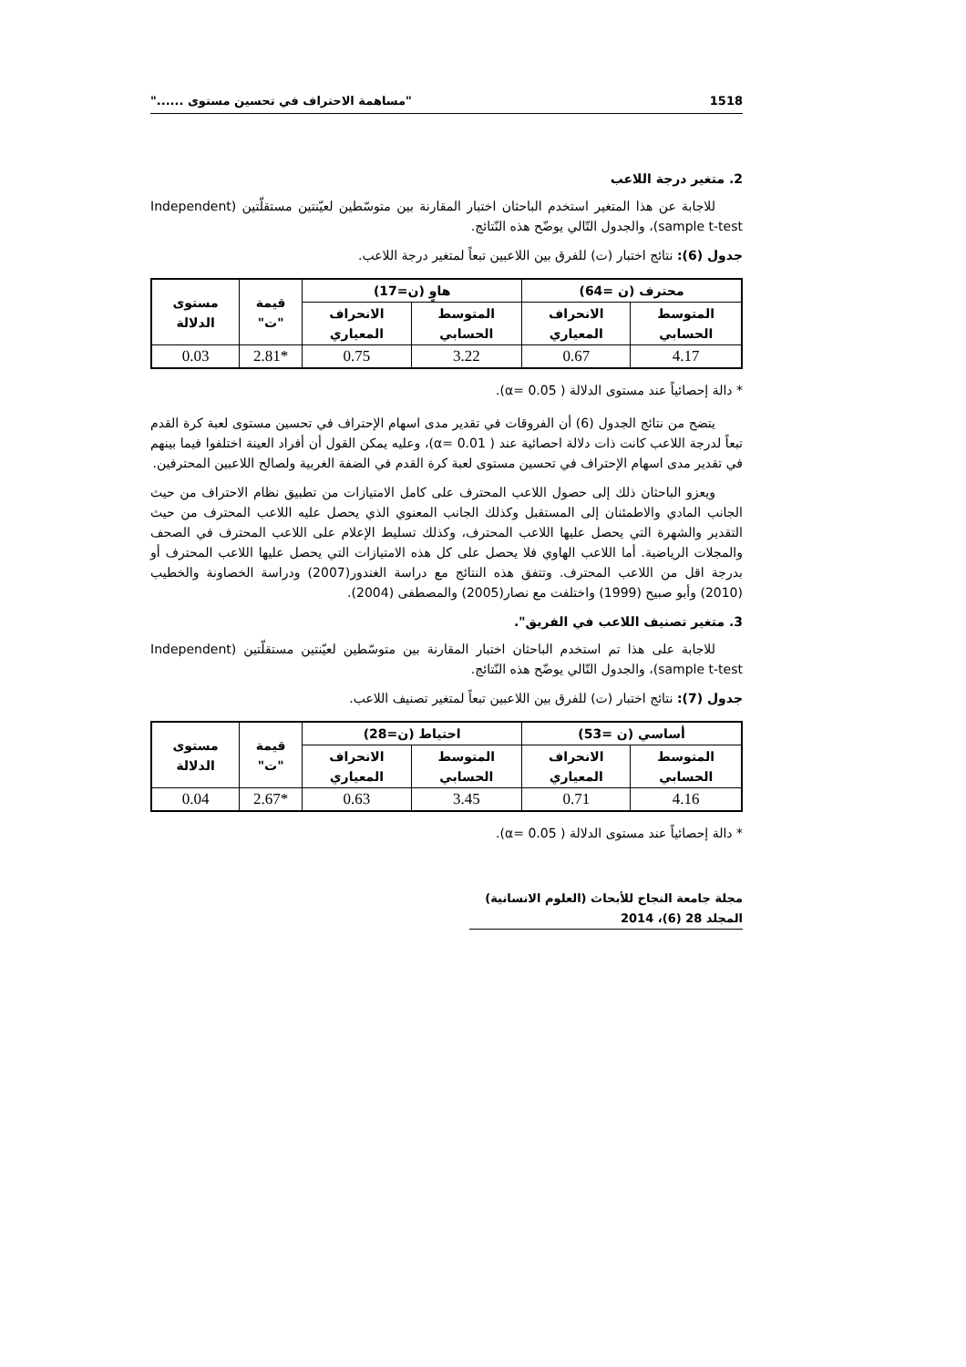1518 "مساهمة الاحتراف في تحسين مستوى ......"
2. متغير درجة اللاعب
للاجابة عن هذا المتغير استخدم الباحثان اختبار المقارنة بين متوسّطين لعيّنتين مستقلّتين (Independent sample t-test)، والجدول التّالي يوضّح هذه النّتائج.
جدول (6): نتائج اختبار (ت) للفرق بين اللاعبين تبعاً لمتغير درجة اللاعب.
| محترف (ن =64) | | هاوٍ (ن=17) | | قيمة "ت" | مستوى الدلالة |
| --- | --- | --- | --- | --- | --- |
| المتوسط الحسابي | الانحراف المعياري | المتوسط الحسابي | الانحراف المعياري | | |
| 4.17 | 0.67 | 3.22 | 0.75 | *2.81 | 0.03 |
* دالة إحصائياً عند مستوى الدلالة ( α= 0.05).
يتضح من نتائج الجدول (6) أن الفروقات في تقدير مدى اسهام الإحتراف في تحسين مستوى لعبة كرة القدم تبعاً لدرجة اللاعب كانت ذات دلالة احصائية عند ( α= 0.01)، وعليه يمكن القول أن أفراد العينة اختلفوا فيما بينهم في تقدير مدى اسهام الإحتراف في تحسين مستوى لعبة كرة القدم في الضفة الغربية ولصالح اللاعبين المحترفين.
ويعزو الباحثان ذلك إلى حصول اللاعب المحترف على كامل الامتيازات من تطبيق نظام الاحتراف من حيث الجانب المادي والاطمئنان إلى المستقبل وكذلك الجانب المعنوي الذي يحصل عليه اللاعب المحترف من حيث التقدير والشهرة التي يحصل عليها اللاعب المحترف، وكذلك تسليط الإعلام على اللاعب المحترف في الصحف والمجلات الرياضية. أما اللاعب الهاوي فلا يحصل على كل هذه الامتيازات التي يحصل عليها اللاعب المحترف أو بدرجة اقل من اللاعب المحترف. وتتفق هذه النتائج مع دراسة الغندور(2007) ودراسة الخصاونة والخطيب (2010) وأبو صبيح (1999) واختلفت مع نصار(2005) والمصطفى (2004).
3. متغير تصنيف اللاعب في الفريق".
للاجابة على هذا تم استخدم الباحثان اختبار المقارنة بين متوسّطين لعيّنتين مستقلّتين (Independent sample t-test)، والجدول التّالي يوضّح هذه النّتائج.
جدول (7): نتائج اختبار (ت) للفرق بين اللاعبين تبعاً لمتغير تصنيف اللاعب.
| أساسي (ن =53) | | احتياط (ن=28) | | قيمة "ت" | مستوى الدلالة |
| --- | --- | --- | --- | --- | --- |
| المتوسط الحسابي | الانحراف المعياري | المتوسط الحسابي | الانحراف المعياري | | |
| 4.16 | 0.71 | 3.45 | 0.63 | *2.67 | 0.04 |
* دالة إحصائياً عند مستوى الدلالة ( α= 0.05).
مجلة جامعة النجاح للأبحاث (العلوم الانسانية) المجلد 28 (6)، 2014